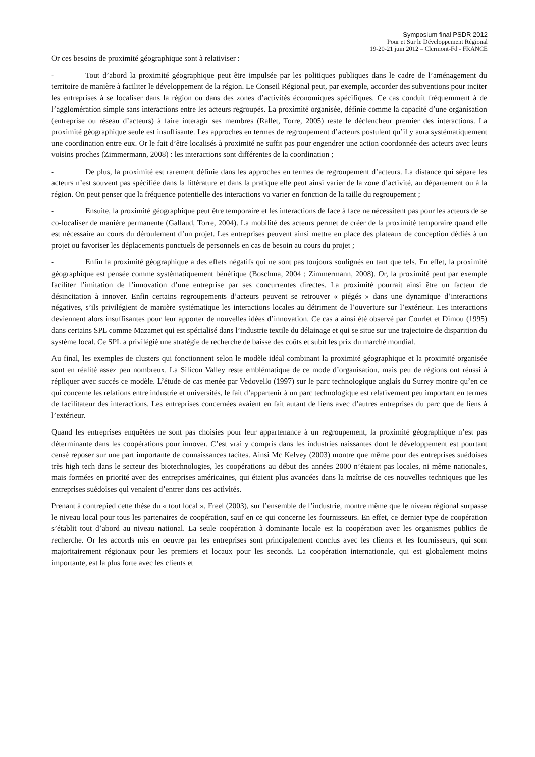Symposium final PSDR 2012
Pour et Sur le Développement Régional
19-20-21 juin 2012 – Clermont-Fd - FRANCE
Or ces besoins de proximité géographique sont à relativiser :
- Tout d’abord la proximité géographique peut être impulsée par les politiques publiques dans le cadre de l’aménagement du territoire de manière à faciliter le développement de la région. Le Conseil Régional peut, par exemple, accorder des subventions pour inciter les entreprises à se localiser dans la région ou dans des zones d’activités économiques spécifiques. Ce cas conduit fréquemment à de l’agglomération simple sans interactions entre les acteurs regroupés. La proximité organisée, définie comme la capacité d’une organisation (entreprise ou réseau d’acteurs) à faire interagir ses membres (Rallet, Torre, 2005) reste le déclencheur premier des interactions. La proximité géographique seule est insuffisante. Les approches en termes de regroupement d’acteurs postulent qu’il y aura systématiquement une coordination entre eux. Or le fait d’être localisés à proximité ne suffit pas pour engendrer une action coordonnée des acteurs avec leurs voisins proches (Zimmermann, 2008) : les interactions sont différentes de la coordination ;
- De plus, la proximité est rarement définie dans les approches en termes de regroupement d’acteurs. La distance qui sépare les acteurs n’est souvent pas spécifiée dans la littérature et dans la pratique elle peut ainsi varier de la zone d’activité, au département ou à la région. On peut penser que la fréquence potentielle des interactions va varier en fonction de la taille du regroupement ;
- Ensuite, la proximité géographique peut être temporaire et les interactions de face à face ne nécessitent pas pour les acteurs de se co-localiser de manière permanente (Gallaud, Torre, 2004). La mobilité des acteurs permet de créer de la proximité temporaire quand elle est nécessaire au cours du déroulement d’un projet. Les entreprises peuvent ainsi mettre en place des plateaux de conception dédiés à un projet ou favoriser les déplacements ponctuels de personnels en cas de besoin au cours du projet ;
- Enfin la proximité géographique a des effets négatifs qui ne sont pas toujours soulignés en tant que tels. En effet, la proximité géographique est pensée comme systématiquement bénéfique (Boschma, 2004 ; Zimmermann, 2008). Or, la proximité peut par exemple faciliter l’imitation de l’innovation d’une entreprise par ses concurrentes directes. La proximité pourrait ainsi être un facteur de désincitation à innover. Enfin certains regroupements d’acteurs peuvent se retrouver « piégés » dans une dynamique d’interactions négatives, s’ils privilégient de manière systématique les interactions locales au détriment de l’ouverture sur l’extérieur. Les interactions deviennent alors insuffisantes pour leur apporter de nouvelles idées d’innovation. Ce cas a ainsi été observé par Courlet et Dimou (1995) dans certains SPL comme Mazamet qui est spécialisé dans l’industrie textile du délainage et qui se situe sur une trajectoire de disparition du système local. Ce SPL a privilégié une stratégie de recherche de baisse des coûts et subit les prix du marché mondial.
Au final, les exemples de clusters qui fonctionnent selon le modèle idéal combinant la proximité géographique et la proximité organisée sont en réalité assez peu nombreux. La Silicon Valley reste emblématique de ce mode d’organisation, mais peu de régions ont réussi à répliquer avec succès ce modèle. L’étude de cas menée par Vedovello (1997) sur le parc technologique anglais du Surrey montre qu’en ce qui concerne les relations entre industrie et universités, le fait d’appartenir à un parc technologique est relativement peu important en termes de facilitateur des interactions. Les entreprises concernées avaient en fait autant de liens avec d’autres entreprises du parc que de liens à l’extérieur.
Quand les entreprises enquêtées ne sont pas choisies pour leur appartenance à un regroupement, la proximité géographique n’est pas déterminante dans les coopérations pour innover. C’est vrai y compris dans les industries naissantes dont le développement est pourtant censé reposer sur une part importante de connaissances tacites. Ainsi Mc Kelvey (2003) montre que même pour des entreprises suédoises très high tech dans le secteur des biotechnologies, les coopérations au début des années 2000 n’étaient pas locales, ni même nationales, mais formées en priorité avec des entreprises américaines, qui étaient plus avancées dans la maîtrise de ces nouvelles techniques que les entreprises suédoises qui venaient d’entrer dans ces activités.
Prenant à contrepied cette thèse du « tout local », Freel (2003), sur l’ensemble de l’industrie, montre même que le niveau régional surpasse le niveau local pour tous les partenaires de coopération, sauf en ce qui concerne les fournisseurs. En effet, ce dernier type de coopération s’établit tout d’abord au niveau national. La seule coopération à dominante locale est la coopération avec les organismes publics de recherche. Or les accords mis en oeuvre par les entreprises sont principalement conclus avec les clients et les fournisseurs, qui sont majoritairement régionaux pour les premiers et locaux pour les seconds. La coopération internationale, qui est globalement moins importante, est la plus forte avec les clients et